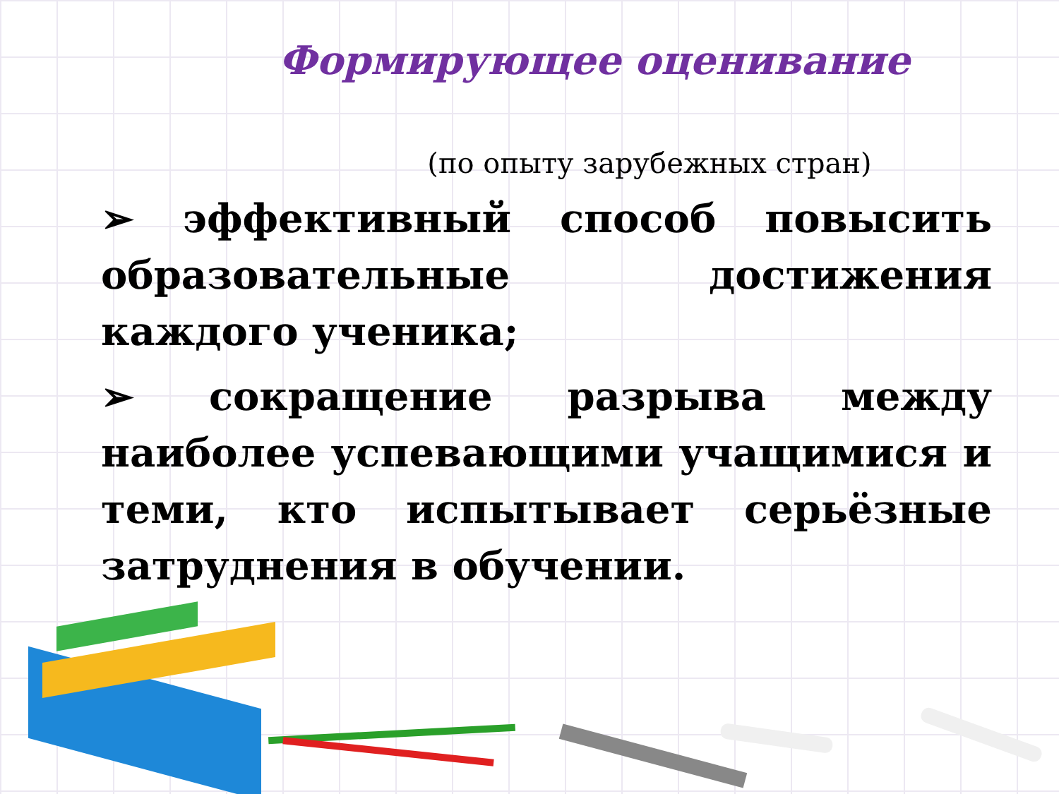Формирующее оценивание
(по опыту зарубежных стран)
➢ эффективный способ повысить образовательные достижения каждого ученика;
➢ сокращение разрыва между наиболее успевающими учащимися и теми, кто испытывает серьёзные затруднения в обучении.